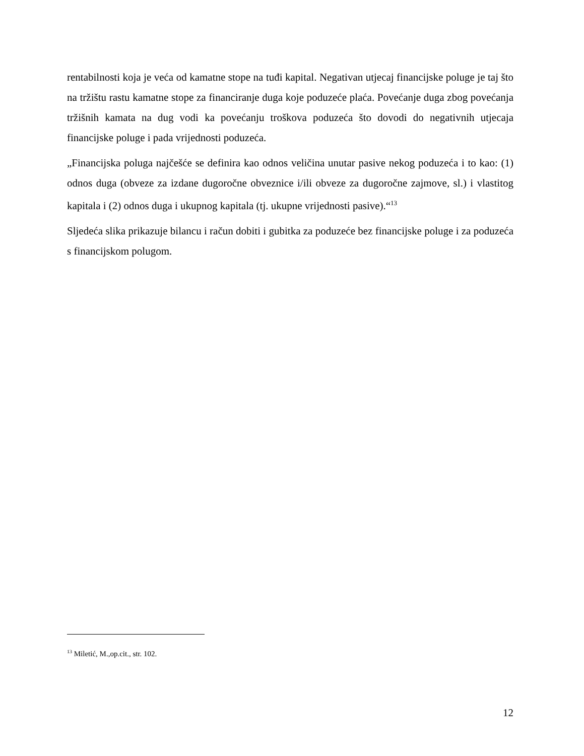rentabilnosti koja je veća od kamatne stope na tuđi kapital. Negativan utjecaj financijske poluge je taj što na tržištu rastu kamatne stope za financiranje duga koje poduzeće plaća. Povećanje duga zbog povećanja tržišnih kamata na dug vodi ka povećanju troškova poduzeća što dovodi do negativnih utjecaja financijske poluge i pada vrijednosti poduzeća.
„Financijska poluga najčešće se definira kao odnos veličina unutar pasive nekog poduzeća i to kao: (1) odnos duga (obveze za izdane dugoročne obveznice i/ili obveze za dugoročne zajmove, sl.) i vlastitog kapitala i (2) odnos duga i ukupnog kapitala (tj. ukupne vrijednosti pasive).“<sup>13</sup>
Sljedeća slika prikazuje bilancu i račun dobiti i gubitka za poduzeće bez financijske poluge i za poduzeća s financijskom polugom.
<sup>13</sup> Miletić, M.,op.cit., str. 102.
12